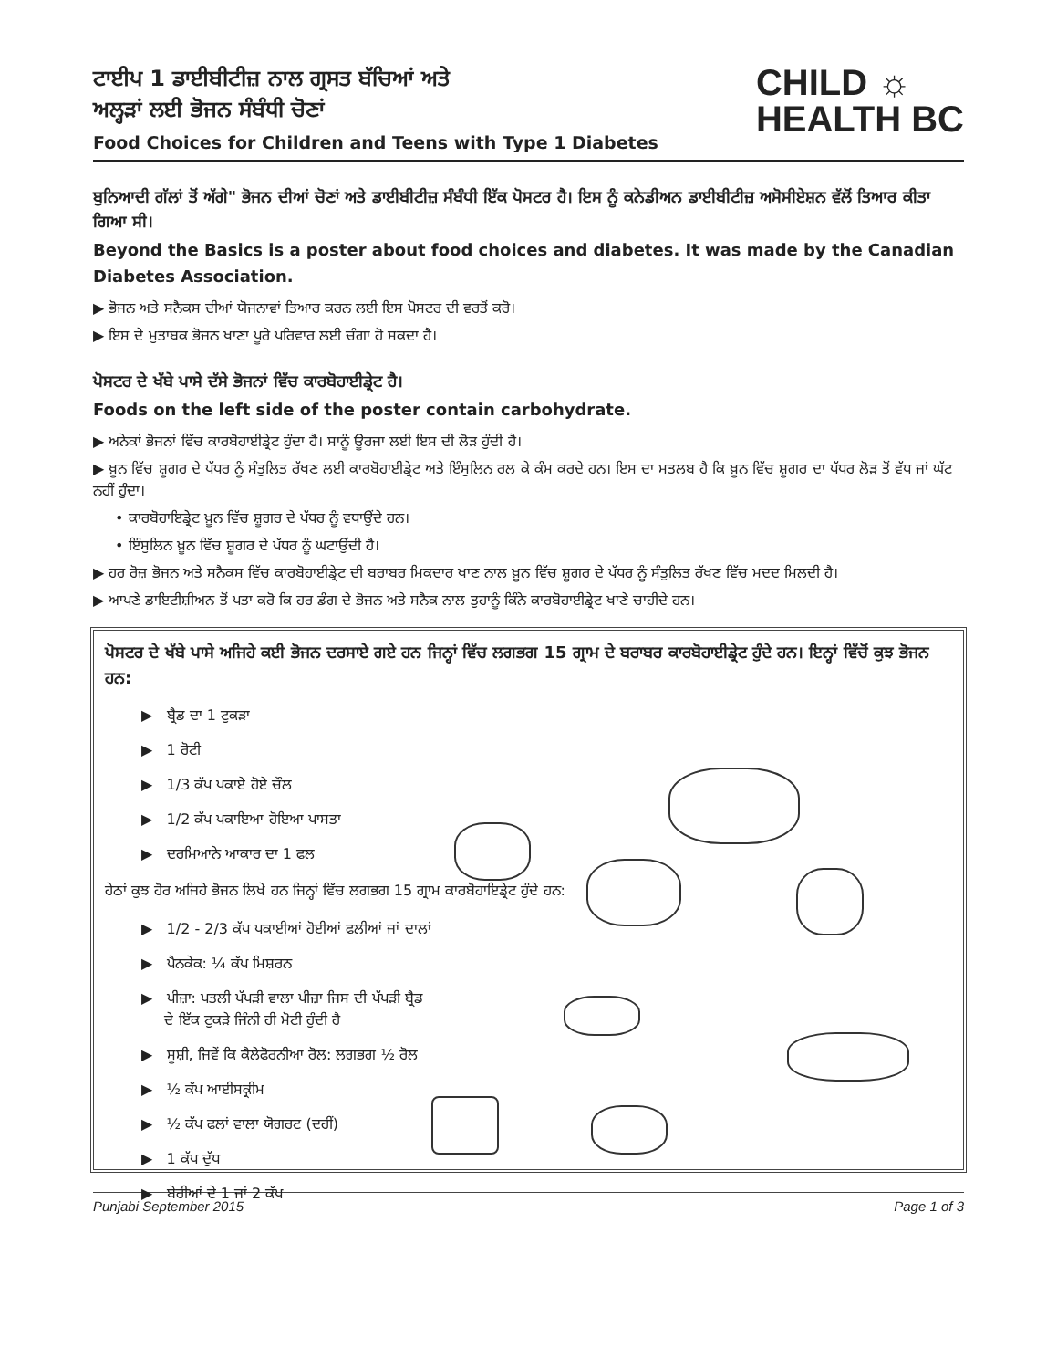ਟਾਈਪ 1 ਡਾਈਬੀਟੀਜ਼ ਨਾਲ ਗ੍ਰਸਤ ਬੱਚਿਆਂ ਅਤੇ
ਅਲ੍ਹੜਾਂ ਲਈ ਭੋਜਨ ਸੰਬੰਧੀ ਚੋਣਾਂ
Food Choices for Children and Teens with Type 1 Diabetes
CHILD ☼
HEALTH BC
ਬੁਨਿਆਦੀ ਗੱਲਾਂ ਤੋਂ ਅੱਗੇ" ਭੋਜਨ ਦੀਆਂ ਚੋਣਾਂ ਅਤੇ ਡਾਈਬੀਟੀਜ਼ ਸੰਬੰਧੀ ਇੱਕ ਪੋਸਟਰ ਹੈ। ਇਸ ਨੂੰ ਕਨੇਡੀਅਨ ਡਾਈਬੀਟੀਜ਼ ਅਸੋਸੀਏਸ਼ਨ ਵੱਲੋਂ ਤਿਆਰ ਕੀਤਾ ਗਿਆ ਸੀ।
Beyond the Basics is a poster about food choices and diabetes. It was made by the Canadian Diabetes Association.
▶ ਭੋਜਨ ਅਤੇ ਸਨੈਕਸ ਦੀਆਂ ਯੋਜਨਾਵਾਂ ਤਿਆਰ ਕਰਨ ਲਈ ਇਸ ਪੋਸਟਰ ਦੀ ਵਰਤੋਂ ਕਰੋ।
▶ ਇਸ ਦੇ ਮੁਤਾਬਕ ਭੋਜਨ ਖਾਣਾ ਪੂਰੇ ਪਰਿਵਾਰ ਲਈ ਚੰਗਾ ਹੋ ਸਕਦਾ ਹੈ।
ਪੋਸਟਰ ਦੇ ਖੱਬੇ ਪਾਸੇ ਦੱਸੇ ਭੋਜਨਾਂ ਵਿੱਚ ਕਾਰਬੋਹਾਈਡ੍ਰੇਟ ਹੈ।
Foods on the left side of the poster contain carbohydrate.
▶ ਅਨੇਕਾਂ ਭੋਜਨਾਂ ਵਿੱਚ ਕਾਰਬੋਹਾਈਡ੍ਰੇਟ ਹੁੰਦਾ ਹੈ। ਸਾਨੂੰ ਊਰਜਾ ਲਈ ਇਸ ਦੀ ਲੋੜ ਹੁੰਦੀ ਹੈ।
▶ ਖ਼ੂਨ ਵਿੱਚ ਸ਼ੂਗਰ ਦੇ ਪੱਧਰ ਨੂੰ ਸੰਤੁਲਿਤ ਰੱਖਣ ਲਈ ਕਾਰਬੋਹਾਈਡ੍ਰੇਟ ਅਤੇ ਇੰਸੁਲਿਨ ਰਲ ਕੇ ਕੰਮ ਕਰਦੇ ਹਨ। ਇਸ ਦਾ ਮਤਲਬ ਹੈ ਕਿ ਖ਼ੂਨ ਵਿੱਚ ਸ਼ੂਗਰ ਦਾ ਪੱਧਰ ਲੋੜ ਤੋਂ ਵੱਧ ਜਾਂ ਘੱਟ ਨਹੀਂ ਹੁੰਦਾ।
• ਕਾਰਬੋਹਾਇਡ੍ਰੇਟ ਖ਼ੂਨ ਵਿੱਚ ਸ਼ੂਗਰ ਦੇ ਪੱਧਰ ਨੂੰ ਵਧਾਉਂਦੇ ਹਨ।
• ਇੰਸੁਲਿਨ ਖ਼ੂਨ ਵਿੱਚ ਸ਼ੂਗਰ ਦੇ ਪੱਧਰ ਨੂੰ ਘਟਾਉਂਦੀ ਹੈ।
▶ ਹਰ ਰੋਜ਼ ਭੋਜਨ ਅਤੇ ਸਨੈਕਸ ਵਿੱਚ ਕਾਰਬੋਹਾਈਡ੍ਰੇਟ ਦੀ ਬਰਾਬਰ ਮਿਕਦਾਰ ਖਾਣ ਨਾਲ ਖ਼ੂਨ ਵਿੱਚ ਸ਼ੂਗਰ ਦੇ ਪੱਧਰ ਨੂੰ ਸੰਤੁਲਿਤ ਰੱਖਣ ਵਿੱਚ ਮਦਦ ਮਿਲਦੀ ਹੈ।
▶ ਆਪਣੇ ਡਾਇਟੀਸ਼ੀਅਨ ਤੋਂ ਪਤਾ ਕਰੋ ਕਿ ਹਰ ਡੰਗ ਦੇ ਭੋਜਨ ਅਤੇ ਸਨੈਕ ਨਾਲ ਤੁਹਾਨੂੰ ਕਿੰਨੇ ਕਾਰਬੋਹਾਈਡ੍ਰੇਟ ਖਾਣੇ ਚਾਹੀਦੇ ਹਨ।
ਪੋਸਟਰ ਦੇ ਖੱਬੇ ਪਾਸੇ ਅਜਿਹੇ ਕਈ ਭੋਜਨ ਦਰਸਾਏ ਗਏ ਹਨ ਜਿਨ੍ਹਾਂ ਵਿੱਚ ਲਗਭਗ 15 ਗ੍ਰਾਮ ਦੇ ਬਰਾਬਰ ਕਾਰਬੋਹਾਈਡ੍ਰੇਟ ਹੁੰਦੇ ਹਨ। ਇਨ੍ਹਾਂ ਵਿੱਚੋਂ ਕੁਝ ਭੋਜਨ ਹਨ:
▶ ਬ੍ਰੈਡ ਦਾ 1 ਟੁਕੜਾ
▶ 1 ਰੋਟੀ
▶ 1/3 ਕੱਪ ਪਕਾਏ ਹੋਏ ਚੌਲ
▶ 1/2 ਕੱਪ ਪਕਾਇਆ ਹੋਇਆ ਪਾਸਤਾ
▶ ਦਰਮਿਆਨੇ ਆਕਾਰ ਦਾ 1 ਫਲ
ਹੇਠਾਂ ਕੁਝ ਹੋਰ ਅਜਿਹੇ ਭੋਜਨ ਲਿਖੇ ਹਨ ਜਿਨ੍ਹਾਂ ਵਿੱਚ ਲਗਭਗ 15 ਗ੍ਰਾਮ ਕਾਰਬੋਹਾਇਡ੍ਰੇਟ ਹੁੰਦੇ ਹਨ:
▶ 1/2 - 2/3 ਕੱਪ ਪਕਾਈਆਂ ਹੋਈਆਂ ਫਲੀਆਂ ਜਾਂ ਦਾਲਾਂ
▶ ਪੈਨਕੇਕ: ¼ ਕੱਪ ਮਿਸ਼ਰਨ
▶ ਪੀਜ਼ਾ: ਪਤਲੀ ਪੱਪੜੀ ਵਾਲਾ ਪੀਜ਼ਾ ਜਿਸ ਦੀ ਪੱਪੜੀ ਬ੍ਰੈਡ
ਦੇ ਇੱਕ ਟੁਕੜੇ ਜਿੰਨੀ ਹੀ ਮੋਟੀ ਹੁੰਦੀ ਹੈ
▶ ਸੂਸ਼ੀ, ਜਿਵੇਂ ਕਿ ਕੈਲੇਫੋਰਨੀਆ ਰੋਲ: ਲਗਭਗ ½ ਰੋਲ
▶ ½ ਕੱਪ ਆਈਸਕ੍ਰੀਮ
▶ ½ ਕੱਪ ਫਲਾਂ ਵਾਲਾ ਯੋਗਰਟ (ਦਹੀਂ)
▶ 1 ਕੱਪ ਦੁੱਧ
▶ ਬੇਰੀਆਂ ਦੇ 1 ਜਾਂ 2 ਕੱਪ
Punjabi September 2015 Page 1 of 3